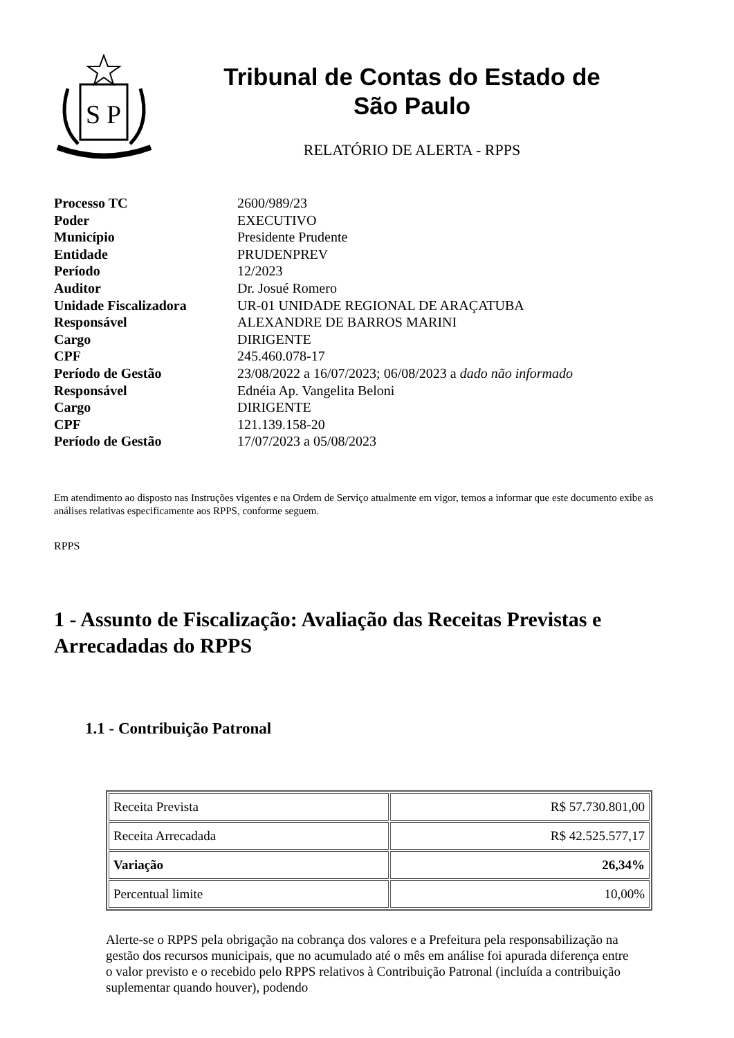S
P
Tribunal de Contas do Estado de
São Paulo
RELATÓRIO DE ALERTA - RPPS
| Processo TC | 2600/989/23 |
| Poder | EXECUTIVO |
| Município | Presidente Prudente |
| Entidade | PRUDENPREV |
| Período | 12/2023 |
| Auditor | Dr. Josué Romero |
| Unidade Fiscalizadora | UR-01 UNIDADE REGIONAL DE ARAÇATUBA |
| Responsável | ALEXANDRE DE BARROS MARINI |
| Cargo | DIRIGENTE |
| CPF | 245.460.078-17 |
| Período de Gestão | 23/08/2022 a 16/07/2023; 06/08/2023 a dado não informado |
| Responsável | Ednéia Ap. Vangelita Beloni |
| Cargo | DIRIGENTE |
| CPF | 121.139.158-20 |
| Período de Gestão | 17/07/2023 a 05/08/2023 |
Em atendimento ao disposto nas Instruções vigentes e na Ordem de Serviço atualmente em vigor, temos a informar que este documento exibe as análises relativas especificamente aos RPPS, conforme seguem.
RPPS
1 - Assunto de Fiscalização: Avaliação das Receitas Previstas e Arrecadadas do RPPS
1.1 - Contribuição Patronal
| Receita Prevista | R$ 57.730.801,00 |
| Receita Arrecadada | R$ 42.525.577,17 |
| Variação | 26,34% |
| Percentual limite | 10,00% |
Alerte-se o RPPS pela obrigação na cobrança dos valores e a Prefeitura pela responsabilização na gestão dos recursos municipais, que no acumulado até o mês em análise foi apurada diferença entre o valor previsto e o recebido pelo RPPS relativos à Contribuição Patronal (incluída a contribuição suplementar quando houver), podendo